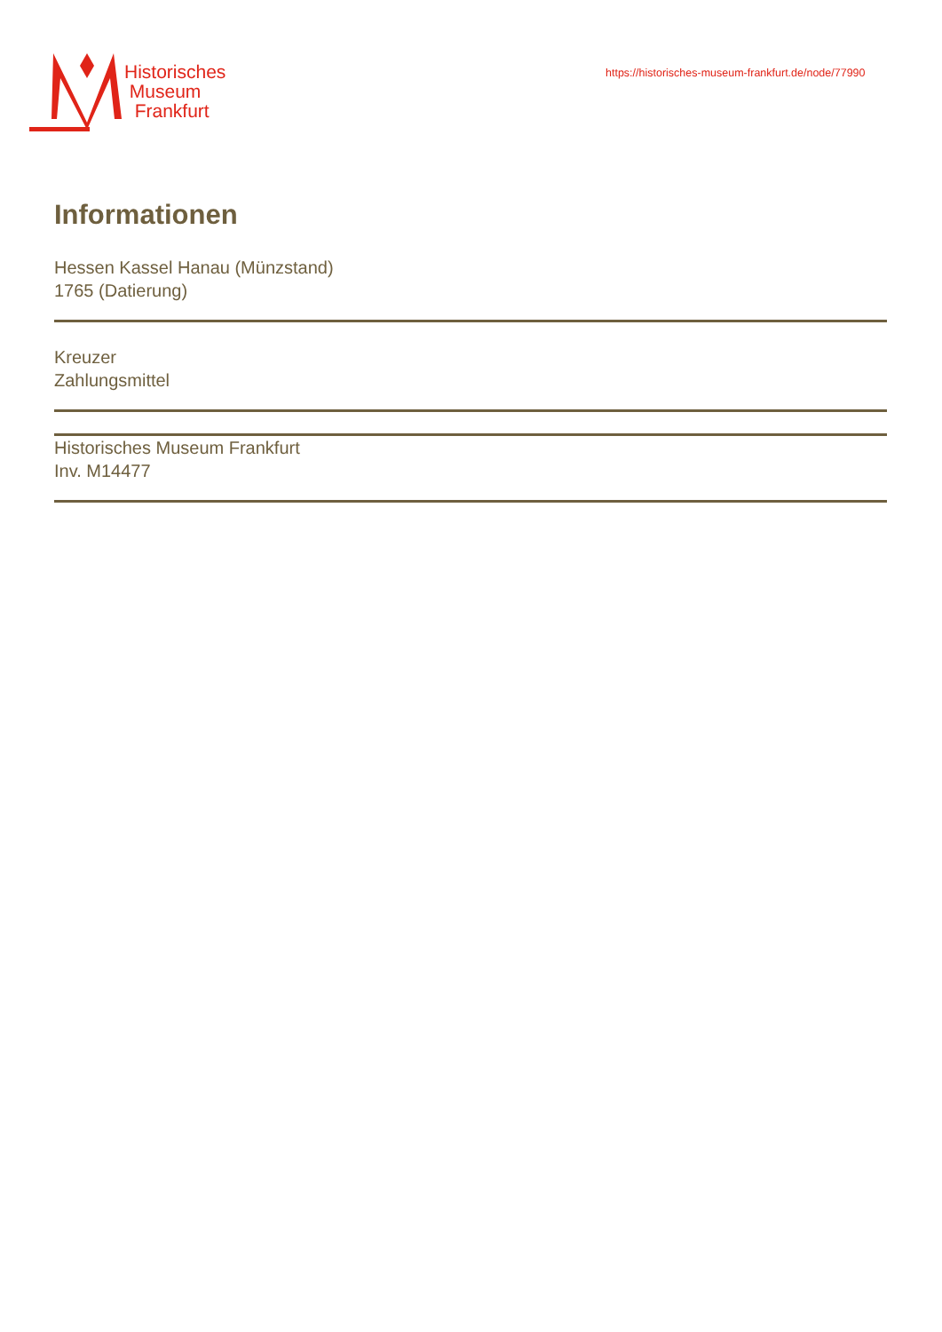Historisches
Museum
Frankfurt
https://historisches-museum-frankfurt.de/node/77990
Informationen
Hessen Kassel Hanau (Münzstand)
1765 (Datierung)
Kreuzer
Zahlungsmittel
Historisches Museum Frankfurt
Inv. M14477